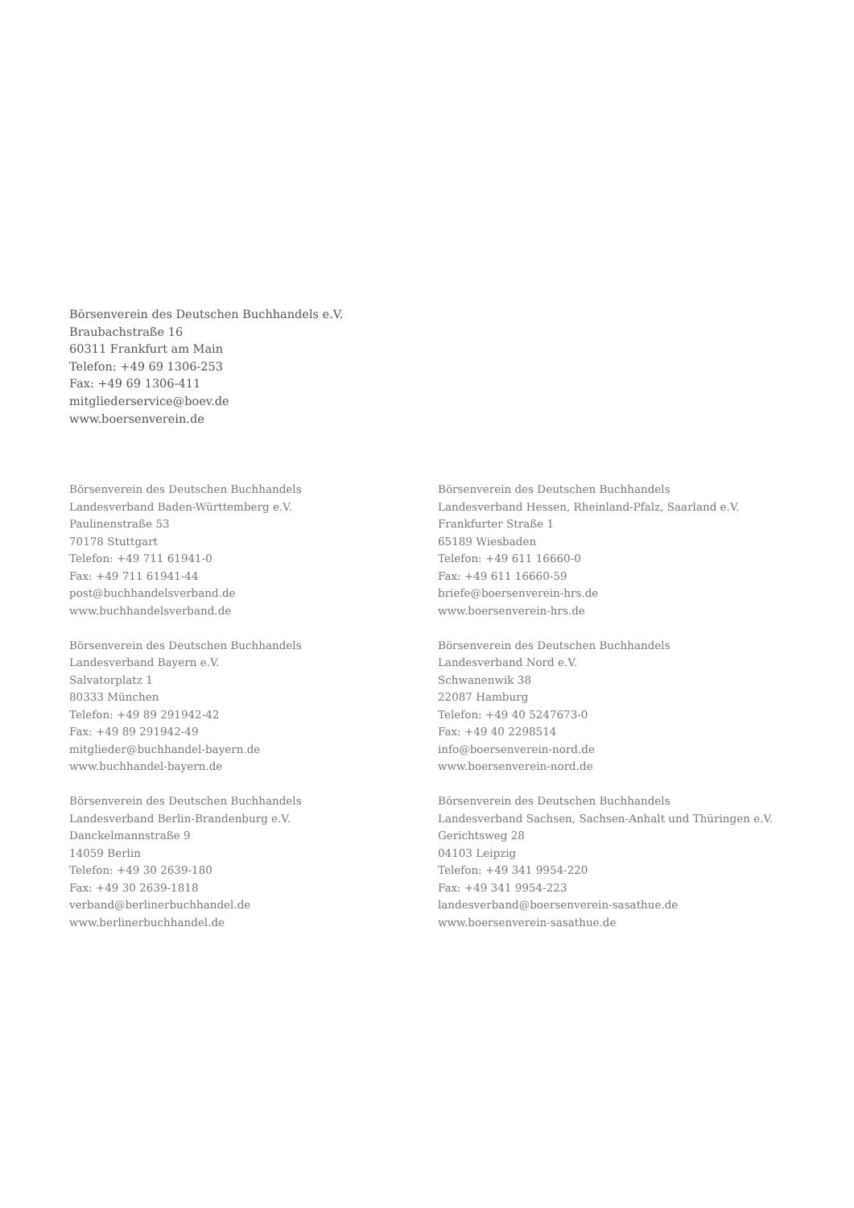Börsenverein des Deutschen Buchhandels e.V.
Braubachstraße 16
60311 Frankfurt am Main
Telefon: +49 69 1306-253
Fax: +49 69 1306-411
mitgliederservice@boev.de
www.boersenverein.de
Börsenverein des Deutschen Buchhandels
Landesverband Baden-Württemberg e.V.
Paulinenstraße 53
70178 Stuttgart
Telefon: +49 711 61941-0
Fax: +49 711 61941-44
post@buchhandelsverband.de
www.buchhandelsverband.de
Börsenverein des Deutschen Buchhandels
Landesverband Bayern e.V.
Salvatorplatz 1
80333 München
Telefon: +49 89 291942-42
Fax: +49 89 291942-49
mitglieder@buchhandel-bayern.de
www.buchhandel-bayern.de
Börsenverein des Deutschen Buchhandels
Landesverband Berlin-Brandenburg e.V.
Danckelmannstraße 9
14059 Berlin
Telefon: +49 30 2639-180
Fax: +49 30 2639-1818
verband@berlinerbuchhandel.de
www.berlinerbuchhandel.de
Börsenverein des Deutschen Buchhandels
Landesverband Hessen, Rheinland-Pfalz, Saarland e.V.
Frankfurter Straße 1
65189 Wiesbaden
Telefon: +49 611 16660-0
Fax: +49 611 16660-59
briefe@boersenverein-hrs.de
www.boersenverein-hrs.de
Börsenverein des Deutschen Buchhandels
Landesverband Nord e.V.
Schwanenwik 38
22087 Hamburg
Telefon: +49 40 5247673-0
Fax: +49 40 2298514
info@boersenverein-nord.de
www.boersenverein-nord.de
Börsenverein des Deutschen Buchhandels
Landesverband Sachsen, Sachsen-Anhalt und Thüringen e.V.
Gerichtsweg 28
04103 Leipzig
Telefon: +49 341 9954-220
Fax: +49 341 9954-223
landesverband@boersenverein-sasathue.de
www.boersenverein-sasathue.de